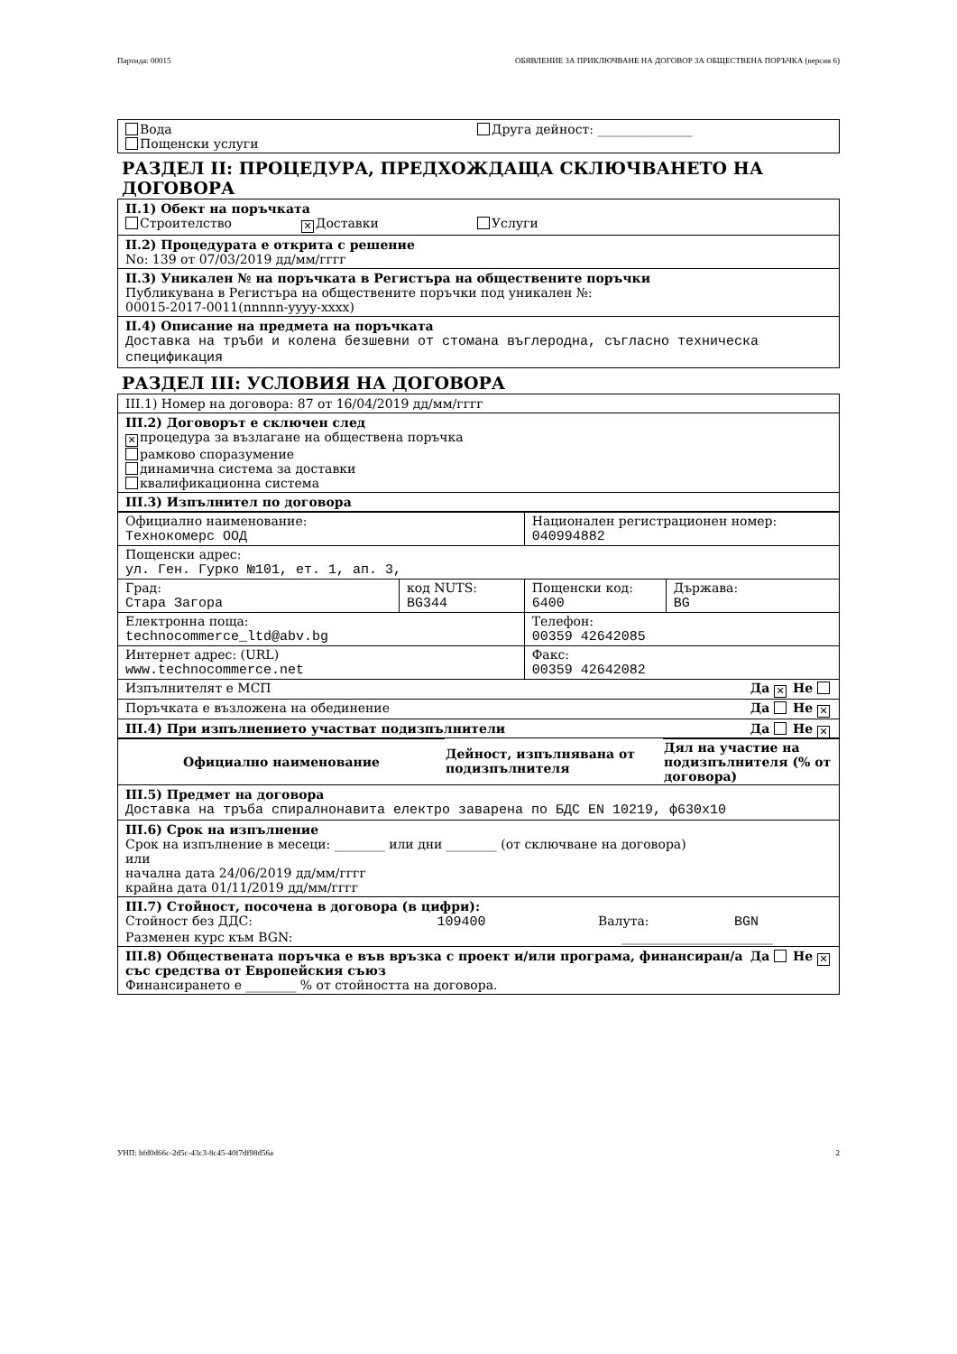Партида: 00015 ОБЯВЛЕНИЕ ЗА ПРИКЛЮЧВАНЕ НА ДОГОВОР ЗА ОБЩЕСТВЕНА ПОРЪЧКА (версия 6)
Вода Друга дейност: _______________
Пощенски услуги
РАЗДЕЛ II: ПРОЦЕДУРА, ПРЕДХОЖДАЩА СКЛЮЧВАНЕТО НА ДОГОВОРА
II.1) Обект на поръчката
Строителство ✕ Доставки Услуги
II.2) Процедурата е открита с решение
No: 139 от 07/03/2019 дд/мм/гггг
II.3) Уникален № на поръчката в Регистъра на обществените поръчки
Публикувана в Регистъра на обществените поръчки под уникален №:
00015-2017-0011(nnnnn-yyyy-xxxx)
II.4) Описание на предмета на поръчката
Доставка на тръби и колена безшевни от стомана въглеродна, съгласно техническа спецификация
РАЗДЕЛ III: УСЛОВИЯ НА ДОГОВОРА
III.1) Номер на договора: 87 от 16/04/2019 дд/мм/гггг
III.2) Договорът е сключен след
✕ процедура за възлагане на обществена поръчка
рамково споразумение
динамична система за доставки
квалификационна система
III.3) Изпълнител по договора
| Официално наименование: Технокомерс ООД | | Национален регистрационен номер: 040994882 | |
| Пощенски адрес: ул. Ген. Гурко №101, ет. 1, ап. 3, | | | |
| Град: Стара Загора | код NUTS: BG344 | Пощенски код: 6400 | Държава: BG |
| Електронна поща: technocommerce_ltd@abv.bg | | Телефон: 00359 42642085 | |
| Интернет адрес: (URL) www.technocommerce.net | | Факс: 00359 42642082 | |
| Изпълнителят е МСП Да ✕ Не | | | |
| Поръчката е възложена на обединение Да Не ✕ | | | |
III.4) При изпълнението участват подизпълнители Да Не ✕
| Официално наименование | Дейност, изпълнявана от подизпълнителя | Дял на участие на подизпълнителя (% от договора) |
| --- | --- | --- |
III.5) Предмет на договора
Доставка на тръба спиралнонавита електро заварена по БДС EN 10219, ф630х10
III.6) Срок на изпълнение
Срок на изпълнение в месеци: ________ или дни ________ (от сключване на договора)
или
начална дата 24/06/2019 дд/мм/гггг
крайна дата 01/11/2019 дд/мм/гггг
III.7) Стойност, посочена в договора (в цифри):
Стойност без ДДС: 109400 Валута: BGN
Разменен курс към BGN: ________________________
Да Не ✕ III.8) Обществената поръчка е във връзка с проект и/или програма, финансиран/а със средства от Европейския съюз
Финансирането е ________ % от стойността на договора.
УНП: bfd0d66c-2d5c-43c3-8c45-40f7df98d56a 2